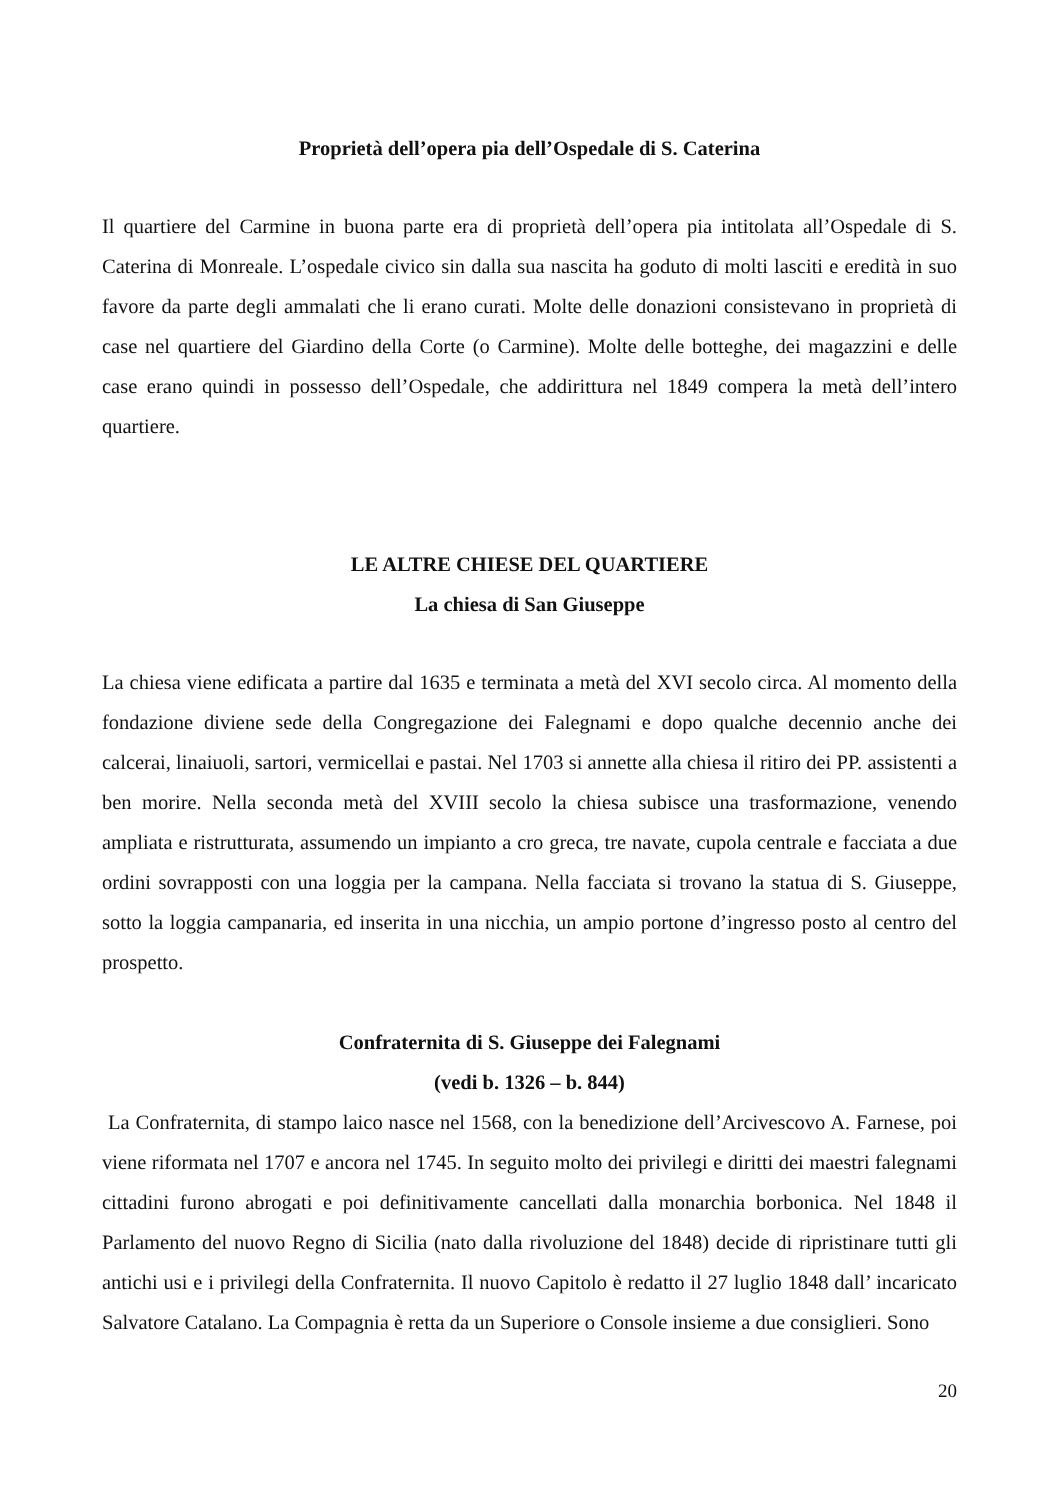Proprietà dell’opera pia dell’Ospedale di S. Caterina
Il quartiere del Carmine in buona parte era di proprietà dell’opera pia intitolata all’Ospedale di S. Caterina di Monreale. L’ospedale civico sin dalla sua nascita ha goduto di molti lasciti e eredità in suo favore da parte degli ammalati che li erano curati. Molte delle donazioni consistevano in proprietà di case nel quartiere del Giardino della Corte (o Carmine). Molte delle botteghe, dei magazzini e delle case erano quindi in possesso dell’Ospedale, che addirittura nel 1849 compera la metà dell’intero quartiere.
LE ALTRE CHIESE DEL QUARTIERE
La chiesa di San Giuseppe
La chiesa viene edificata a partire dal 1635 e terminata a metà del XVI secolo circa. Al momento della fondazione diviene sede della Congregazione dei Falegnami e dopo qualche decennio anche dei calcerai, linaiuoli, sartori, vermicellai e pastai. Nel 1703 si annette alla chiesa il ritiro dei PP. assistenti a ben morire. Nella seconda metà del XVIII secolo la chiesa subisce una trasformazione, venendo ampliata e ristrutturata, assumendo un impianto a cro greca, tre navate, cupola centrale e facciata a due ordini sovrapposti con una loggia per la campana. Nella facciata si trovano la statua di S. Giuseppe, sotto la loggia campanaria, ed inserita in una nicchia, un ampio portone d’ingresso posto al centro del prospetto.
Confraternita di S. Giuseppe dei Falegnami
(vedi b. 1326 – b. 844)
La Confraternita, di stampo laico nasce nel 1568, con la benedizione dell’Arcivescovo A. Farnese, poi viene riformata nel 1707 e ancora nel 1745. In seguito molto dei privilegi e diritti dei maestri falegnami cittadini furono abrogati e poi definitivamente cancellati dalla monarchia borbonica. Nel 1848 il Parlamento del nuovo Regno di Sicilia (nato dalla rivoluzione del 1848) decide di ripristinare tutti gli antichi usi e i privilegi della Confraternita. Il nuovo Capitolo è redatto il 27 luglio 1848 dall’ incaricato Salvatore Catalano. La Compagnia è retta da un Superiore o Console insieme a due consiglieri. Sono
20